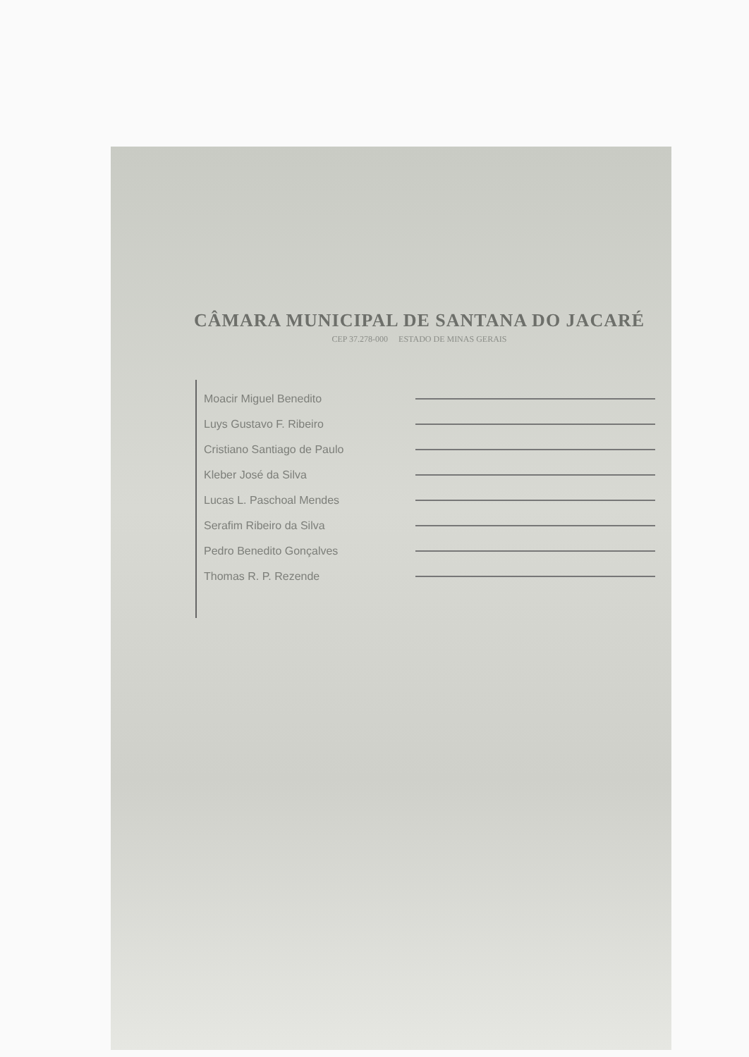CÂMARA MUNICIPAL DE SANTANA DO JACARÉ
CEP 37.278-000 ESTADO DE MINAS GERAIS
Moacir Miguel Benedito
Luys Gustavo F. Ribeiro
Cristiano Santiago de Paulo
Kleber José da Silva
Lucas L. Paschoal Mendes
Serafim Ribeiro da Silva
Pedro Benedito Gonçalves
Thomas R. P. Rezende